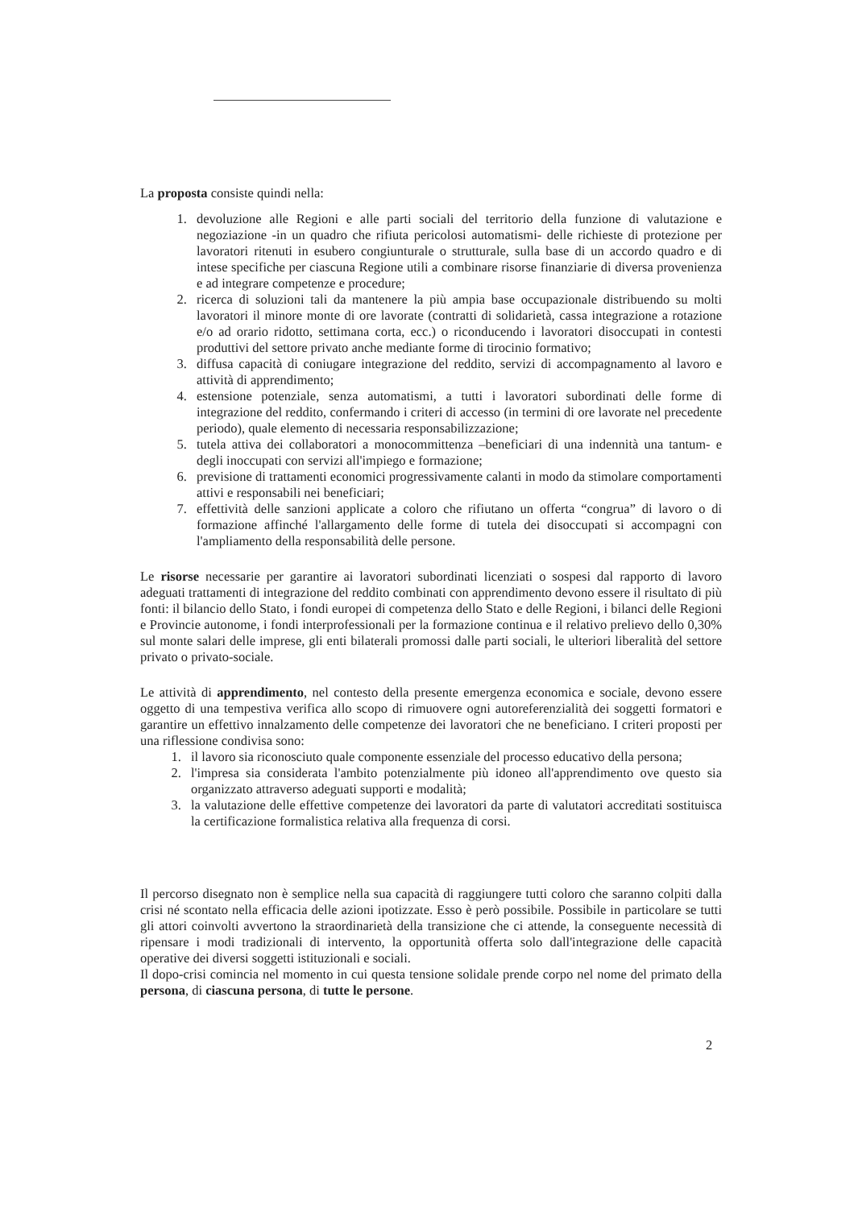La proposta consiste quindi nella:
1. devoluzione alle Regioni e alle parti sociali del territorio della funzione di valutazione e negoziazione -in un quadro che rifiuta pericolosi automatismi- delle richieste di protezione per lavoratori ritenuti in esubero congiunturale o strutturale, sulla base di un accordo quadro e di intese specifiche per ciascuna Regione utili a combinare risorse finanziarie di diversa provenienza e ad integrare competenze e procedure;
2. ricerca di soluzioni tali da mantenere la più ampia base occupazionale distribuendo su molti lavoratori il minore monte di ore lavorate (contratti di solidarietà, cassa integrazione a rotazione e/o ad orario ridotto, settimana corta, ecc.) o riconducendo i lavoratori disoccupati in contesti produttivi del settore privato anche mediante forme di tirocinio formativo;
3. diffusa capacità di coniugare integrazione del reddito, servizi di accompagnamento al lavoro e attività di apprendimento;
4. estensione potenziale, senza automatismi, a tutti i lavoratori subordinati delle forme di integrazione del reddito, confermando i criteri di accesso (in termini di ore lavorate nel precedente periodo), quale elemento di necessaria responsabilizzazione;
5. tutela attiva dei collaboratori a monocommittenza –beneficiari di una indennità una tantum- e degli inoccupati con servizi all'impiego e formazione;
6. previsione di trattamenti economici progressivamente calanti in modo da stimolare comportamenti attivi e responsabili nei beneficiari;
7. effettività delle sanzioni applicate a coloro che rifiutano un offerta “congrua” di lavoro o di formazione affinché l'allargamento delle forme di tutela dei disoccupati si accompagni con l'ampliamento della responsabilità delle persone.
Le risorse necessarie per garantire ai lavoratori subordinati licenziati o sospesi dal rapporto di lavoro adeguati trattamenti di integrazione del reddito combinati con apprendimento devono essere il risultato di più fonti: il bilancio dello Stato, i fondi europei di competenza dello Stato e delle Regioni, i bilanci delle Regioni e Provincie autonome, i fondi interprofessionali per la formazione continua e il relativo prelievo dello 0,30% sul monte salari delle imprese, gli enti bilaterali promossi dalle parti sociali, le ulteriori liberalità del settore privato o privato-sociale.
Le attività di apprendimento, nel contesto della presente emergenza economica e sociale, devono essere oggetto di una tempestiva verifica allo scopo di rimuovere ogni autoreferenzialità dei soggetti formatori e garantire un effettivo innalzamento delle competenze dei lavoratori che ne beneficiano. I criteri proposti per una riflessione condivisa sono:
1. il lavoro sia riconosciuto quale componente essenziale del processo educativo della persona;
2. l'impresa sia considerata l'ambito potenzialmente più idoneo all'apprendimento ove questo sia organizzato attraverso adeguati supporti e modalità;
3. la valutazione delle effettive competenze dei lavoratori da parte di valutatori accreditati sostituisca la certificazione formalistica relativa alla frequenza di corsi.
Il percorso disegnato non è semplice nella sua capacità di raggiungere tutti coloro che saranno colpiti dalla crisi né scontato nella efficacia delle azioni ipotizzate. Esso è però possibile. Possibile in particolare se tutti gli attori coinvolti avvertono la straordinarietà della transizione che ci attende, la conseguente necessità di ripensare i modi tradizionali di intervento, la opportunità offerta solo dall'integrazione delle capacità operative dei diversi soggetti istituzionali e sociali.
Il dopo-crisi comincia nel momento in cui questa tensione solidale prende corpo nel nome del primato della persona, di ciascuna persona, di tutte le persone.
2